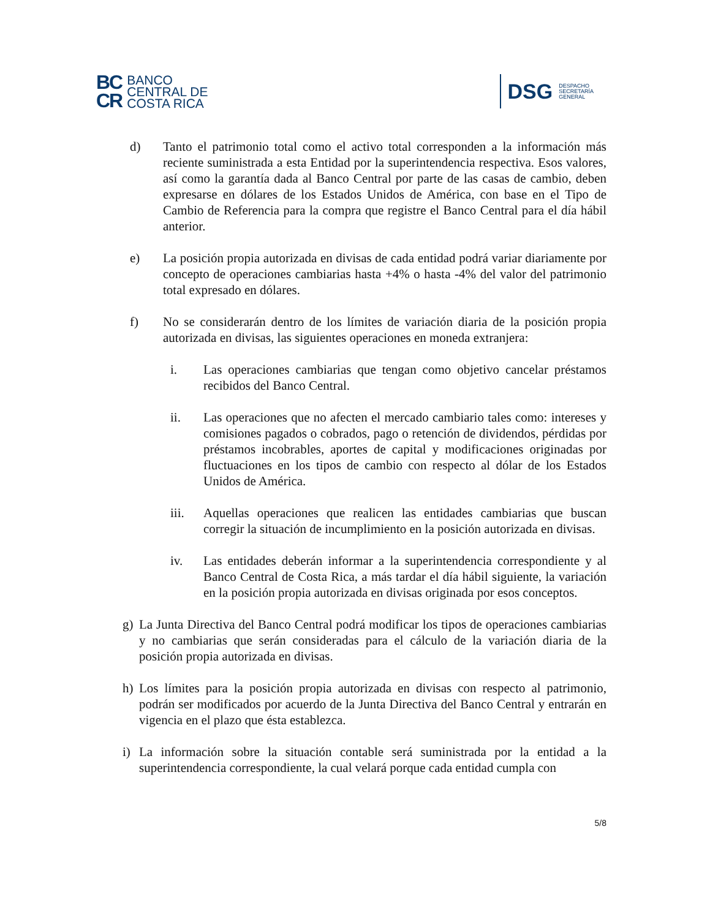BC
CR
BANCO
CENTRAL DE
COSTA RICA
DSG
DESPACHO
SECRETARÍA
GENERAL
d) Tanto el patrimonio total como el activo total corresponden a la información más reciente suministrada a esta Entidad por la superintendencia respectiva. Esos valores, así como la garantía dada al Banco Central por parte de las casas de cambio, deben expresarse en dólares de los Estados Unidos de América, con base en el Tipo de Cambio de Referencia para la compra que registre el Banco Central para el día hábil anterior.
e) La posición propia autorizada en divisas de cada entidad podrá variar diariamente por concepto de operaciones cambiarias hasta +4% o hasta -4% del valor del patrimonio total expresado en dólares.
f) No se considerarán dentro de los límites de variación diaria de la posición propia autorizada en divisas, las siguientes operaciones en moneda extranjera:
i. Las operaciones cambiarias que tengan como objetivo cancelar préstamos recibidos del Banco Central.
ii. Las operaciones que no afecten el mercado cambiario tales como: intereses y comisiones pagados o cobrados, pago o retención de dividendos, pérdidas por préstamos incobrables, aportes de capital y modificaciones originadas por fluctuaciones en los tipos de cambio con respecto al dólar de los Estados Unidos de América.
iii. Aquellas operaciones que realicen las entidades cambiarias que buscan corregir la situación de incumplimiento en la posición autorizada en divisas.
iv. Las entidades deberán informar a la superintendencia correspondiente y al Banco Central de Costa Rica, a más tardar el día hábil siguiente, la variación en la posición propia autorizada en divisas originada por esos conceptos.
g) La Junta Directiva del Banco Central podrá modificar los tipos de operaciones cambiarias y no cambiarias que serán consideradas para el cálculo de la variación diaria de la posición propia autorizada en divisas.
h) Los límites para la posición propia autorizada en divisas con respecto al patrimonio, podrán ser modificados por acuerdo de la Junta Directiva del Banco Central y entrarán en vigencia en el plazo que ésta establezca.
i) La información sobre la situación contable será suministrada por la entidad a la superintendencia correspondiente, la cual velará porque cada entidad cumpla con
5/8